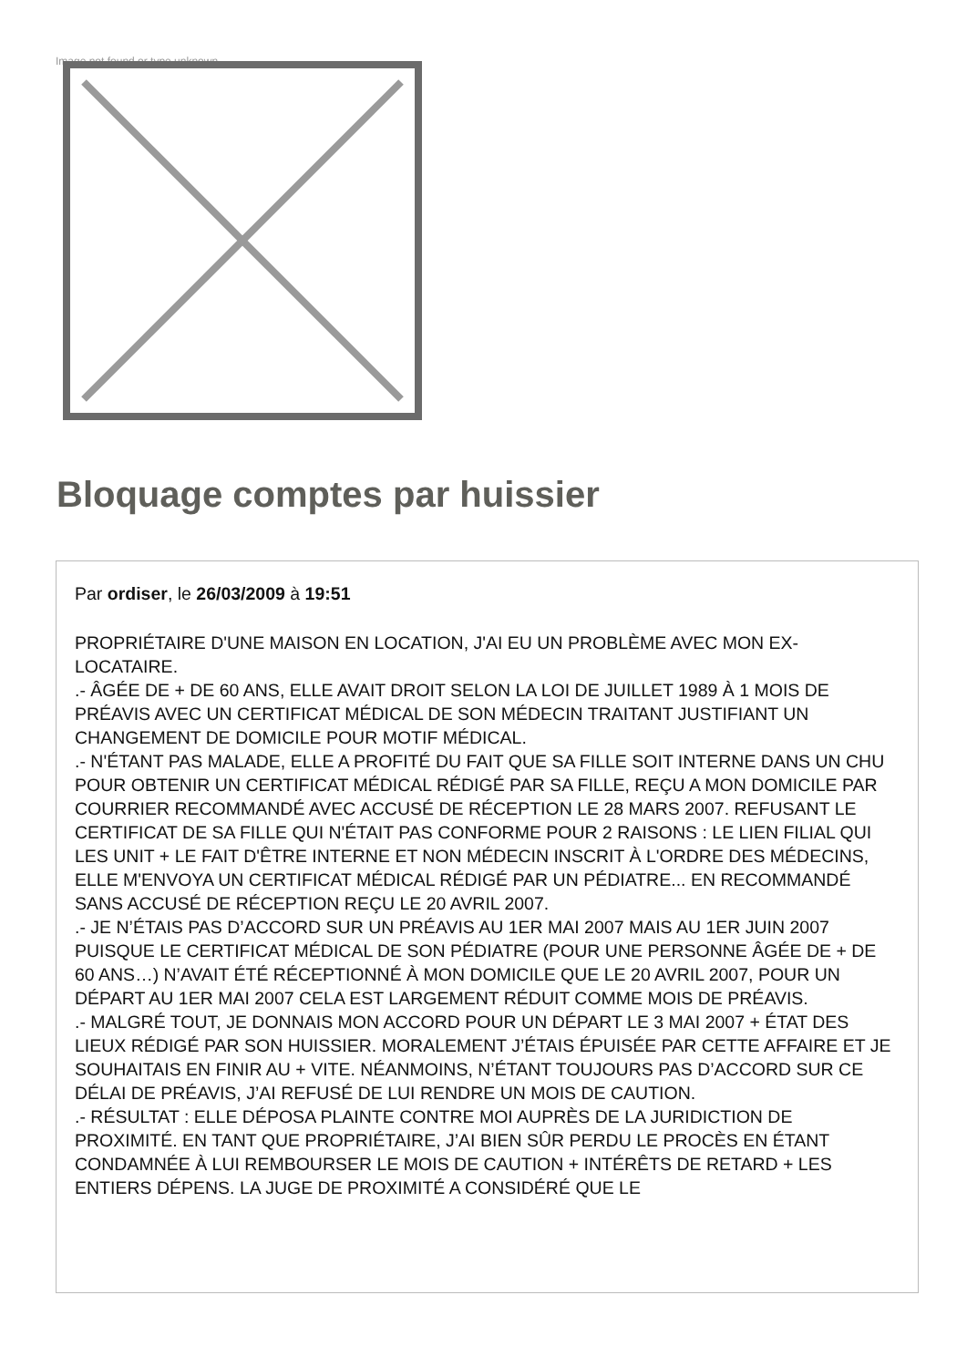Image not found or type unknown
Bloquage comptes par huissier
Par ordiser, le 26/03/2009 à 19:51
PROPRIÉTAIRE D'UNE MAISON EN LOCATION, J'AI EU UN PROBLÈME AVEC MON EX-LOCATAIRE.
.- ÂGÉE DE + DE 60 ANS, ELLE AVAIT DROIT SELON LA LOI DE JUILLET 1989 À 1 MOIS DE PRÉAVIS AVEC UN CERTIFICAT MÉDICAL DE SON MÉDECIN TRAITANT JUSTIFIANT UN CHANGEMENT DE DOMICILE POUR MOTIF MÉDICAL.
.- N'ÉTANT PAS MALADE, ELLE A PROFITÉ DU FAIT QUE SA FILLE SOIT INTERNE DANS UN CHU POUR OBTENIR UN CERTIFICAT MÉDICAL RÉDIGÉ PAR SA FILLE, REÇU A MON DOMICILE PAR COURRIER RECOMMANDÉ AVEC ACCUSÉ DE RÉCEPTION LE 28 MARS 2007. REFUSANT LE CERTIFICAT DE SA FILLE QUI N'ÉTAIT PAS CONFORME POUR 2 RAISONS : LE LIEN FILIAL QUI LES UNIT + LE FAIT D'ÊTRE INTERNE ET NON MÉDECIN INSCRIT À L'ORDRE DES MÉDECINS, ELLE M'ENVOYA UN CERTIFICAT MÉDICAL RÉDIGÉ PAR UN PÉDIATRE... EN RECOMMANDÉ SANS ACCUSÉ DE RÉCEPTION REÇU LE 20 AVRIL 2007.
.- JE N’ÉTAIS PAS D’ACCORD SUR UN PRÉAVIS AU 1ER MAI 2007 MAIS AU 1ER JUIN 2007 PUISQUE LE CERTIFICAT MÉDICAL DE SON PÉDIATRE (POUR UNE PERSONNE ÂGÉE DE + DE 60 ANS…) N’AVAIT ÉTÉ RÉCEPTIONNÉ À MON DOMICILE QUE LE 20 AVRIL 2007, POUR UN DÉPART AU 1ER MAI 2007 CELA EST LARGEMENT RÉDUIT COMME MOIS DE PRÉAVIS.
.- MALGRÉ TOUT, JE DONNAIS MON ACCORD POUR UN DÉPART LE 3 MAI 2007 + ÉTAT DES LIEUX RÉDIGÉ PAR SON HUISSIER. MORALEMENT J’ÉTAIS ÉPUISÉE PAR CETTE AFFAIRE ET JE SOUHAITAIS EN FINIR AU + VITE. NÉANMOINS, N’ÉTANT TOUJOURS PAS D’ACCORD SUR CE DÉLAI DE PRÉAVIS, J’AI REFUSÉ DE LUI RENDRE UN MOIS DE CAUTION.
.- RÉSULTAT : ELLE DÉPOSA PLAINTE CONTRE MOI AUPRÈS DE LA JURIDICTION DE PROXIMITÉ. EN TANT QUE PROPRIÉTAIRE, J’AI BIEN SÛR PERDU LE PROCÈS EN ÉTANT CONDAMNÉE À LUI REMBOURSER LE MOIS DE CAUTION + INTÉRÊTS DE RETARD + LES ENTIERS DÉPENS. LA JUGE DE PROXIMITÉ A CONSIDÉRÉ QUE LE